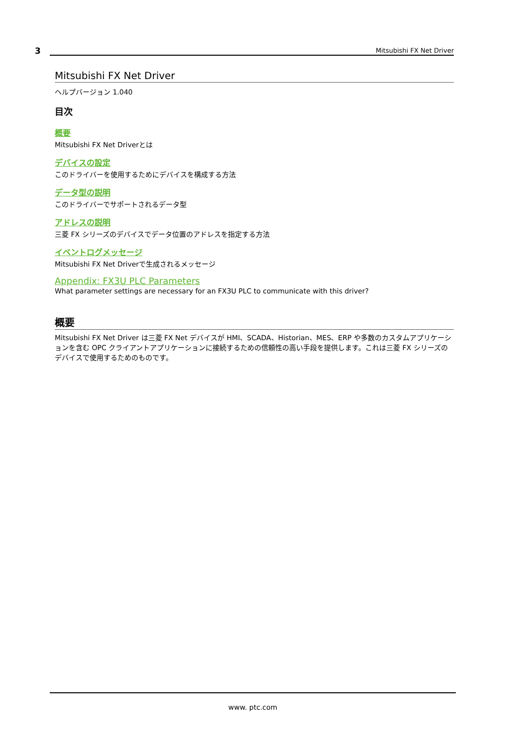3 Mitsubishi FX Net Driver
Mitsubishi FX Net Driver
ヘルプバージョン 1.040
目次
概要
Mitsubishi FX Net Driverとは
デバイスの設定
このドライバーを使用するためにデバイスを構成する方法
データ型の説明
このドライバーでサポートされるデータ型
アドレスの説明
三菱 FX シリーズのデバイスでデータ位置のアドレスを指定する方法
イベントログメッセージ
Mitsubishi FX Net Driverで生成されるメッセージ
Appendix: FX3U PLC Parameters
What parameter settings are necessary for an FX3U PLC to communicate with this driver?
概要
Mitsubishi FX Net Driver は三菱 FX Net デバイスが HMI、SCADA、Historian、MES、ERP や多数のカスタムアプリケーションを含む OPC クライアントアプリケーションに接続するための信頼性の高い手段を提供します。これは三菱 FX シリーズのデバイスで使用するためのものです。
www. ptc.com